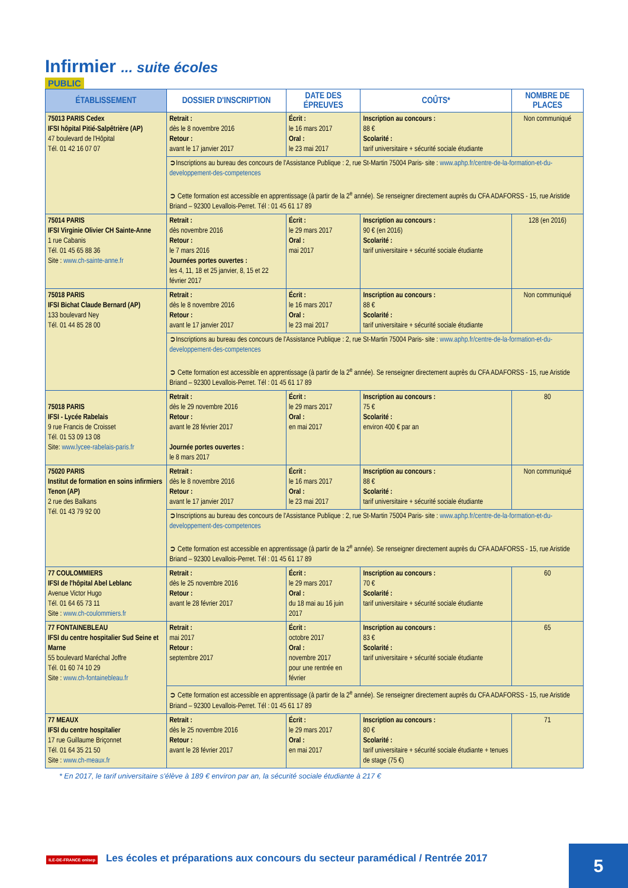Infirmier ... suite écoles
PUBLIC
| ÉTABLISSEMENT | DOSSIER D'INSCRIPTION | DATE DES ÉPREUVES | COÛTS* | NOMBRE DE PLACES |
| --- | --- | --- | --- | --- |
| 75013 PARIS Cedex IFSI hôpital Pitié-Salpêtrière (AP) 47 boulevard de l'Hôpital Tél. 01 42 16 07 07 | Retrait : dès le 8 novembre 2016 Retour : avant le 17 janvier 2017 | Écrit : le 16 mars 2017 Oral : le 23 mai 2017 | Inscription au concours : 88 € Scolarité : tarif universitaire + sécurité sociale étudiante | Non communiqué |
| | ➲Inscriptions au bureau des concours de l'Assistance Publique : 2, rue St-Martin 75004 Paris- site : www.aphp.fr/centre-de-la-formation-et-du-developpement-des-competences ➲ Cette formation est accessible en apprentissage (à partir de la 2<sup>e</sup> année). Se renseigner directement auprès du CFA ADAFORSS - 15, rue Aristide Briand – 92300 Levallois-Perret. Tél : 01 45 61 17 89 | | | |
| 75014 PARIS IFSI Virginie Olivier CH Sainte-Anne 1 rue Cabanis Tél. 01 45 65 88 36 Site : www.ch-sainte-anne.fr | Retrait : dès novembre 2016 Retour : le 7 mars 2016 Journées portes ouvertes : les 4, 11, 18 et 25 janvier, 8, 15 et 22 février 2017 | Écrit : le 29 mars 2017 Oral : mai 2017 | Inscription au concours : 90 € (en 2016) Scolarité : tarif universitaire + sécurité sociale étudiante | 128 (en 2016) |
| 75018 PARIS IFSI Bichat Claude Bernard (AP) 133 boulevard Ney Tél. 01 44 85 28 00 | Retrait : dès le 8 novembre 2016 Retour : avant le 17 janvier 2017 | Écrit : le 16 mars 2017 Oral : le 23 mai 2017 | Inscription au concours : 88 € Scolarité : tarif universitaire + sécurité sociale étudiante | Non communiqué |
| | ➲Inscriptions au bureau des concours de l'Assistance Publique : 2, rue St-Martin 75004 Paris- site : www.aphp.fr/centre-de-la-formation-et-du-developpement-des-competences ➲ Cette formation est accessible en apprentissage (à partir de la 2<sup>e</sup> année). Se renseigner directement auprès du CFA ADAFORSS - 15, rue Aristide Briand – 92300 Levallois-Perret. Tél : 01 45 61 17 89 | | | |
| 75018 PARIS IFSI - Lycée Rabelais 9 rue Francis de Croisset Tél. 01 53 09 13 08 Site: www.lycee-rabelais-paris.fr | Retrait : dès le 29 novembre 2016 Retour : avant le 28 février 2017 Journée portes ouvertes : le 8 mars 2017 | Écrit : le 29 mars 2017 Oral : en mai 2017 | Inscription au concours : 75 € Scolarité : environ 400 € par an | 80 |
| 75020 PARIS Institut de formation en soins infirmiers Tenon (AP) 2 rue des Balkans Tél. 01 43 79 92 00 | Retrait : dès le 8 novembre 2016 Retour : avant le 17 janvier 2017 | Écrit : le 16 mars 2017 Oral : le 23 mai 2017 | Inscription au concours : 88 € Scolarité : tarif universitaire + sécurité sociale étudiante | Non communiqué |
| | ➲Inscriptions au bureau des concours de l'Assistance Publique : 2, rue St-Martin 75004 Paris- site : www.aphp.fr/centre-de-la-formation-et-du-developpement-des-competences ➲ Cette formation est accessible en apprentissage (à partir de la 2<sup>e</sup> année). Se renseigner directement auprès du CFA ADAFORSS - 15, rue Aristide Briand – 92300 Levallois-Perret. Tél : 01 45 61 17 89 | | | |
| 77 COULOMMIERS IFSI de l'hôpital Abel Leblanc Avenue Victor Hugo Tél. 01 64 65 73 11 Site : www.ch-coulommiers.fr | Retrait : dès le 25 novembre 2016 Retour : avant le 28 février 2017 | Écrit : le 29 mars 2017 Oral : du 18 mai au 16 juin 2017 | Inscription au concours : 70 € Scolarité : tarif universitaire + sécurité sociale étudiante | 60 |
| 77 FONTAINEBLEAU IFSI du centre hospitalier Sud Seine et Marne 55 boulevard Maréchal Joffre Tél. 01 60 74 10 29 Site : www.ch-fontainebleau.fr | Retrait : mai 2017 Retour : septembre 2017 | Écrit : octobre 2017 Oral : novembre 2017 pour une rentrée en février | Inscription au concours : 83 € Scolarité : tarif universitaire + sécurité sociale étudiante | 65 |
| | ➲ Cette formation est accessible en apprentissage (à partir de la 2<sup>e</sup> année). Se renseigner directement auprès du CFA ADAFORSS - 15, rue Aristide Briand – 92300 Levallois-Perret. Tél : 01 45 61 17 89 | | | |
| 77 MEAUX IFSI du centre hospitalier 17 rue Guillaume Briçonnet Tél. 01 64 35 21 50 Site : www.ch-meaux.fr | Retrait : dès le 25 novembre 2016 Retour : avant le 28 février 2017 | Écrit : le 29 mars 2017 Oral : en mai 2017 | Inscription au concours : 80 € Scolarité : tarif universitaire + sécurité sociale étudiante + tenues de stage (75 €) | 71 |
* En 2017, le tarif universitaire s'élève à 189 € environ par an, la sécurité sociale étudiante à 217 €
ILE-DE-FRANCE onisep Les écoles et préparations aux concours du secteur paramédical / Rentrée 2017
5